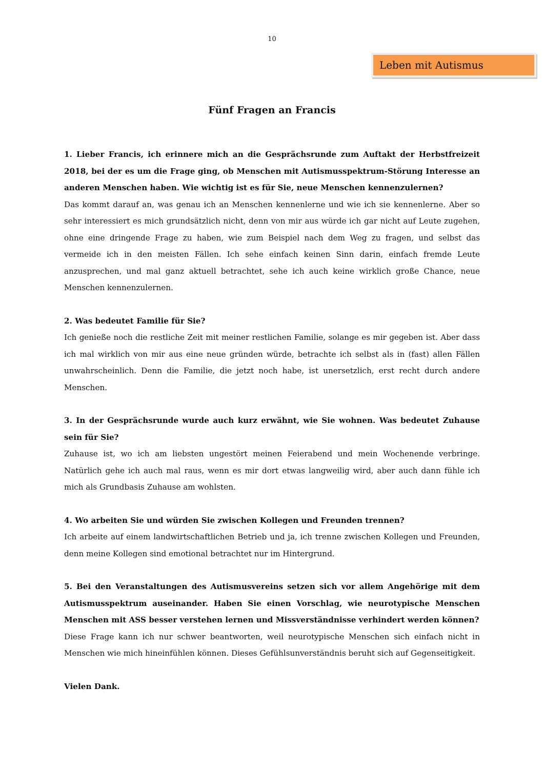10
Leben mit Autismus
Fünf Fragen an Francis
1. Lieber Francis, ich erinnere mich an die Gesprächsrunde zum Auftakt der Herbstfreizeit 2018, bei der es um die Frage ging, ob Menschen mit Autismusspektrum-Störung Interesse an anderen Menschen haben. Wie wichtig ist es für Sie, neue Menschen kennenzulernen?
Das kommt darauf an, was genau ich an Menschen kennenlerne und wie ich sie kennenlerne. Aber so sehr interessiert es mich grundsätzlich nicht, denn von mir aus würde ich gar nicht auf Leute zugehen, ohne eine dringende Frage zu haben, wie zum Beispiel nach dem Weg zu fragen, und selbst das vermeide ich in den meisten Fällen. Ich sehe einfach keinen Sinn darin, einfach fremde Leute anzusprechen, und mal ganz aktuell betrachtet, sehe ich auch keine wirklich große Chance, neue Menschen kennenzulernen.
2. Was bedeutet Familie für Sie?
Ich genieße noch die restliche Zeit mit meiner restlichen Familie, solange es mir gegeben ist. Aber dass ich mal wirklich von mir aus eine neue gründen würde, betrachte ich selbst als in (fast) allen Fällen unwahrscheinlich. Denn die Familie, die jetzt noch habe, ist unersetzlich, erst recht durch andere Menschen.
3. In der Gesprächsrunde wurde auch kurz erwähnt, wie Sie wohnen. Was bedeutet Zuhause sein für Sie?
Zuhause ist, wo ich am liebsten ungestört meinen Feierabend und mein Wochenende verbringe. Natürlich gehe ich auch mal raus, wenn es mir dort etwas langweilig wird, aber auch dann fühle ich mich als Grundbasis Zuhause am wohlsten.
4. Wo arbeiten Sie und würden Sie zwischen Kollegen und Freunden trennen?
Ich arbeite auf einem landwirtschaftlichen Betrieb und ja, ich trenne zwischen Kollegen und Freunden, denn meine Kollegen sind emotional betrachtet nur im Hintergrund.
5. Bei den Veranstaltungen des Autismusvereins setzen sich vor allem Angehörige mit dem Autismusspektrum auseinander. Haben Sie einen Vorschlag, wie neurotypische Menschen Menschen mit ASS besser verstehen lernen und Missverständnisse verhindert werden können?
Diese Frage kann ich nur schwer beantworten, weil neurotypische Menschen sich einfach nicht in Menschen wie mich hineinfühlen können. Dieses Gefühlsunverständnis beruht sich auf Gegenseitigkeit.
Vielen Dank.